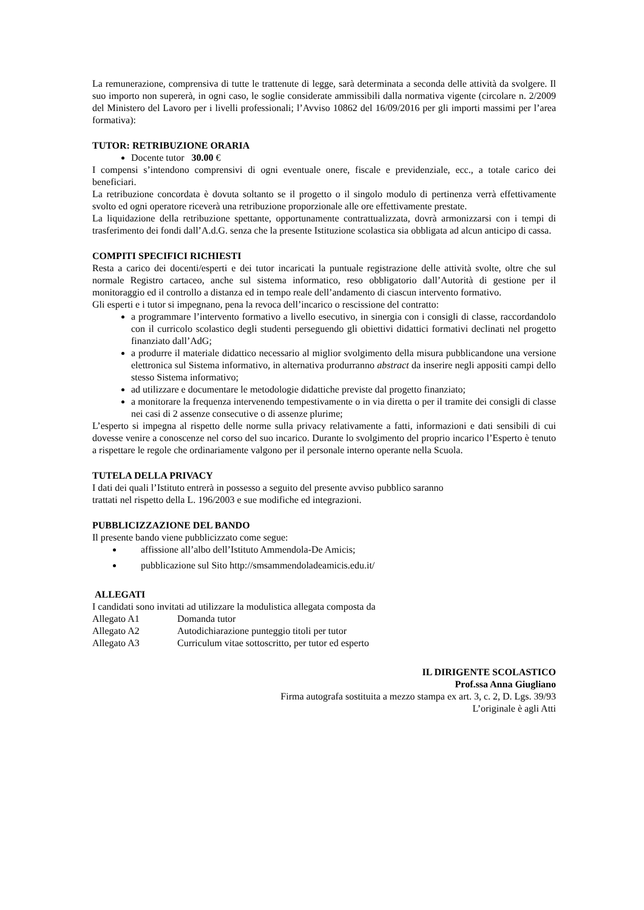La remunerazione, comprensiva di tutte le trattenute di legge, sarà determinata a seconda delle attività da svolgere. Il suo importo non supererà, in ogni caso, le soglie considerate ammissibili dalla normativa vigente (circolare n. 2/2009 del Ministero del Lavoro per i livelli professionali; l’Avviso 10862 del 16/09/2016 per gli importi massimi per l’area formativa):
TUTOR: RETRIBUZIONE ORARIA
Docente tutor 30.00 €
I compensi s’intendono comprensivi di ogni eventuale onere, fiscale e previdenziale, ecc., a totale carico dei beneficiari.
La retribuzione concordata è dovuta soltanto se il progetto o il singolo modulo di pertinenza verrà effettivamente svolto ed ogni operatore riceverà una retribuzione proporzionale alle ore effettivamente prestate.
La liquidazione della retribuzione spettante, opportunamente contrattualizzata, dovrà armonizzarsi con i tempi di trasferimento dei fondi dall’A.d.G. senza che la presente Istituzione scolastica sia obbligata ad alcun anticipo di cassa.
COMPITI SPECIFICI RICHIESTI
Resta a carico dei docenti/esperti e dei tutor incaricati la puntuale registrazione delle attività svolte, oltre che sul normale Registro cartaceo, anche sul sistema informatico, reso obbligatorio dall’Autorità di gestione per il monitoraggio ed il controllo a distanza ed in tempo reale dell’andamento di ciascun intervento formativo.
Gli esperti e i tutor si impegnano, pena la revoca dell’incarico o rescissione del contratto:
a programmare l’intervento formativo a livello esecutivo, in sinergia con i consigli di classe, raccordandolo con il curricolo scolastico degli studenti perseguendo gli obiettivi didattici formativi declinati nel progetto finanziato dall’AdG;
a produrre il materiale didattico necessario al miglior svolgimento della misura pubblicandone una versione elettronica sul Sistema informativo, in alternativa produrranno abstract da inserire negli appositi campi dello stesso Sistema informativo;
ad utilizzare e documentare le metodologie didattiche previste dal progetto finanziato;
a monitorare la frequenza intervenendo tempestivamente o in via diretta o per il tramite dei consigli di classe nei casi di 2 assenze consecutive o di assenze plurime;
L’esperto si impegna al rispetto delle norme sulla privacy relativamente a fatti, informazioni e dati sensibili di cui dovesse venire a conoscenze nel corso del suo incarico. Durante lo svolgimento del proprio incarico l’Esperto è tenuto a rispettare le regole che ordinariamente valgono per il personale interno operante nella Scuola.
TUTELA DELLA PRIVACY
I dati dei quali l’Istituto entrerà in possesso a seguito del presente avviso pubblico saranno
trattati nel rispetto della L. 196/2003 e sue modifiche ed integrazioni.
PUBBLICIZZAZIONE DEL BANDO
Il presente bando viene pubblicizzato come segue:
affissione all’albo dell’Istituto Ammendola-De Amicis;
pubblicazione sul Sito http://smsammendoladeamicis.edu.it/
ALLEGATI
I candidati sono invitati ad utilizzare la modulistica allegata composta da
Allegato A1 Domanda tutor
Allegato A2 Autodichiarazione punteggio titoli per tutor
Allegato A3 Curriculum vitae sottoscritto, per tutor ed esperto
IL DIRIGENTE SCOLASTICO
Prof.ssa Anna Giugliano
Firma autografa sostituita a mezzo stampa ex art. 3, c. 2, D. Lgs. 39/93
L’originale è agli Atti